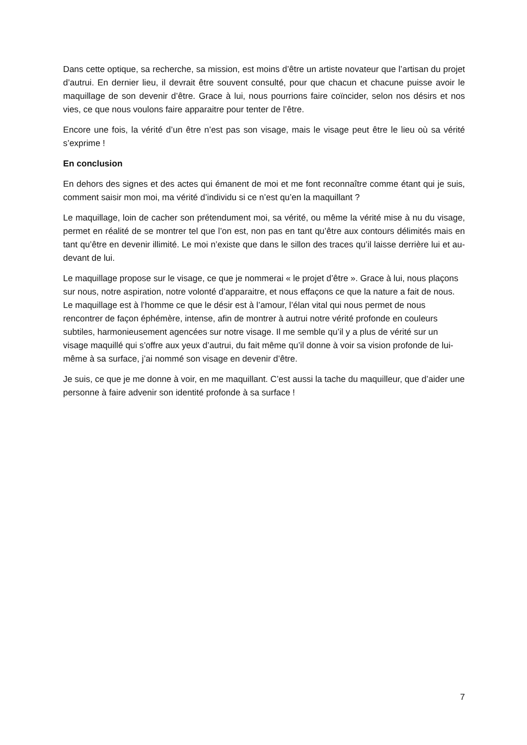Dans cette optique, sa recherche, sa mission, est moins d’être un artiste novateur que l’artisan du projet d’autrui. En dernier lieu, il devrait être souvent consulté, pour que chacun et chacune puisse avoir le maquillage de son devenir d’être. Grace à lui, nous pourrions faire coïncider, selon nos désirs et nos vies, ce que nous voulons faire apparaitre pour tenter de l’être.
Encore une fois, la vérité d’un être n’est pas son visage, mais le visage peut être le lieu où sa vérité s’exprime !
En conclusion
En dehors des signes et des actes qui émanent de moi et me font reconnaître comme étant qui je suis, comment saisir mon moi, ma vérité d’individu si ce n’est qu’en la maquillant ?
Le maquillage, loin de cacher son prétendument moi, sa vérité, ou même la vérité mise à nu du visage, permet en réalité de se montrer tel que l’on est, non pas en tant qu’être aux contours délimités mais en tant qu’être en devenir illimité. Le moi n’existe que dans le sillon des traces qu’il laisse derrière lui et au-devant de lui.
Le maquillage propose sur le visage, ce que je nommerai « le projet d’être ». Grace à lui, nous plaçons sur nous, notre aspiration, notre volonté d’apparaitre, et nous effaçons ce que la nature a fait de nous. Le maquillage est à l’homme ce que le désir est à l’amour, l’élan vital qui nous permet de nous rencontrer de façon éphémère, intense, afin de montrer à autrui notre vérité profonde en couleurs subtiles, harmonieusement agencées sur notre visage. Il me semble qu’il y a plus de vérité sur un visage maquillé qui s’offre aux yeux d’autrui, du fait même qu’il donne à voir sa vision profonde de lui-même à sa surface, j’ai nommé son visage en devenir d’être.
Je suis, ce que je me donne à voir, en me maquillant. C’est aussi la tache du maquilleur, que d’aider une personne à faire advenir son identité profonde à sa surface !
7